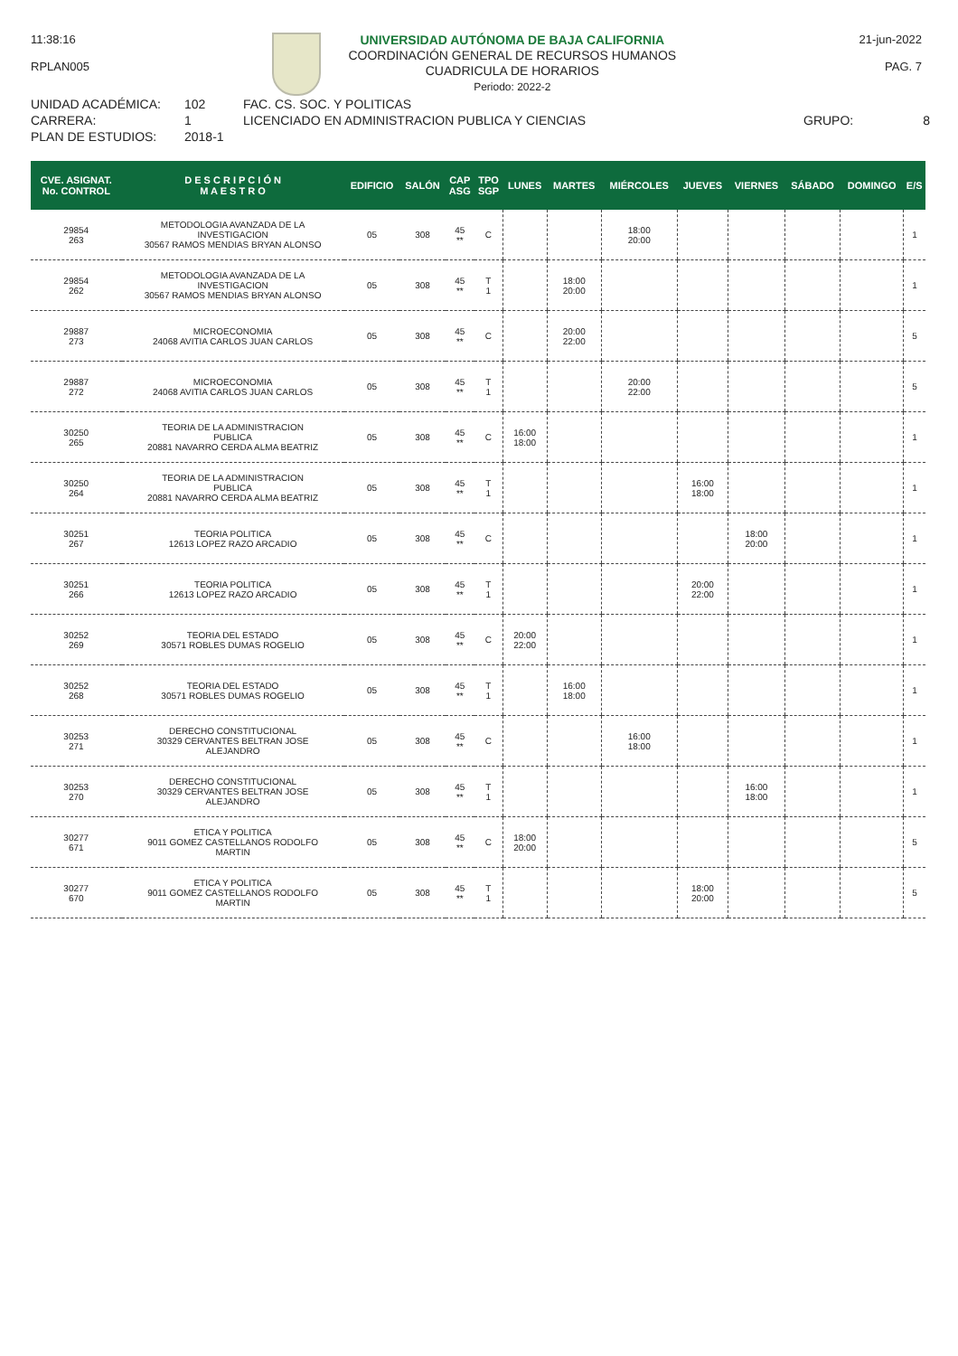11:38:16
RPLAN005
UNIVERSIDAD AUTÓNOMA DE BAJA CALIFORNIA
COORDINACIÓN GENERAL DE RECURSOS HUMANOS
CUADRICULA DE HORARIOS
Periodo: 2022-2
21-jun-2022
PAG. 7
UNIDAD ACADÉMICA:
102
FAC. CS. SOC. Y POLITICAS
CARRERA:
1
LICENCIADO EN ADMINISTRACION PUBLICA Y CIENCIAS
GRUPO:
8
PLAN DE ESTUDIOS:
2018-1
| CVE. ASIGNAT. No. CONTROL | D E S C R I P C I Ó N M A E S T R O | EDIFICIO | SALÓN | CAP ASG | TPO SGP | LUNES | MARTES | MIÉRCOLES | JUEVES | VIERNES | SÁBADO | DOMINGO | E/S |
| --- | --- | --- | --- | --- | --- | --- | --- | --- | --- | --- | --- | --- | --- |
| 29854 263 | METODOLOGIA AVANZADA DE LA INVESTIGACION 30567 RAMOS MENDIAS BRYAN ALONSO | 05 | 308 | 45 ** | C | | | 18:00 20:00 | | | | | 1 |
| 29854 262 | METODOLOGIA AVANZADA DE LA INVESTIGACION 30567 RAMOS MENDIAS BRYAN ALONSO | 05 | 308 | 45 ** | T 1 | | 18:00 20:00 | | | | | | 1 |
| 29887 273 | MICROECONOMIA 24068 AVITIA CARLOS JUAN CARLOS | 05 | 308 | 45 ** | C | | 20:00 22:00 | | | | | | 5 |
| 29887 272 | MICROECONOMIA 24068 AVITIA CARLOS JUAN CARLOS | 05 | 308 | 45 ** | T 1 | | | 20:00 22:00 | | | | | 5 |
| 30250 265 | TEORIA DE LA ADMINISTRACION PUBLICA 20881 NAVARRO CERDA ALMA BEATRIZ | 05 | 308 | 45 ** | C | 16:00 18:00 | | | | | | | 1 |
| 30250 264 | TEORIA DE LA ADMINISTRACION PUBLICA 20881 NAVARRO CERDA ALMA BEATRIZ | 05 | 308 | 45 ** | T 1 | | | | 16:00 18:00 | | | | 1 |
| 30251 267 | TEORIA POLITICA 12613 LOPEZ RAZO ARCADIO | 05 | 308 | 45 ** | C | | | | | 18:00 20:00 | | | 1 |
| 30251 266 | TEORIA POLITICA 12613 LOPEZ RAZO ARCADIO | 05 | 308 | 45 ** | T 1 | | | | 20:00 22:00 | | | | 1 |
| 30252 269 | TEORIA DEL ESTADO 30571 ROBLES DUMAS ROGELIO | 05 | 308 | 45 ** | C | 20:00 22:00 | | | | | | | 1 |
| 30252 268 | TEORIA DEL ESTADO 30571 ROBLES DUMAS ROGELIO | 05 | 308 | 45 ** | T 1 | | 16:00 18:00 | | | | | | 1 |
| 30253 271 | DERECHO CONSTITUCIONAL 30329 CERVANTES BELTRAN JOSE ALEJANDRO | 05 | 308 | 45 ** | C | | | 16:00 18:00 | | | | | 1 |
| 30253 270 | DERECHO CONSTITUCIONAL 30329 CERVANTES BELTRAN JOSE ALEJANDRO | 05 | 308 | 45 ** | T 1 | | | | | 16:00 18:00 | | | 1 |
| 30277 671 | ETICA Y POLITICA 9011 GOMEZ CASTELLANOS RODOLFO MARTIN | 05 | 308 | 45 ** | C | 18:00 20:00 | | | | | | | 5 |
| 30277 670 | ETICA Y POLITICA 9011 GOMEZ CASTELLANOS RODOLFO MARTIN | 05 | 308 | 45 ** | T 1 | | | | 18:00 20:00 | | | | 5 |